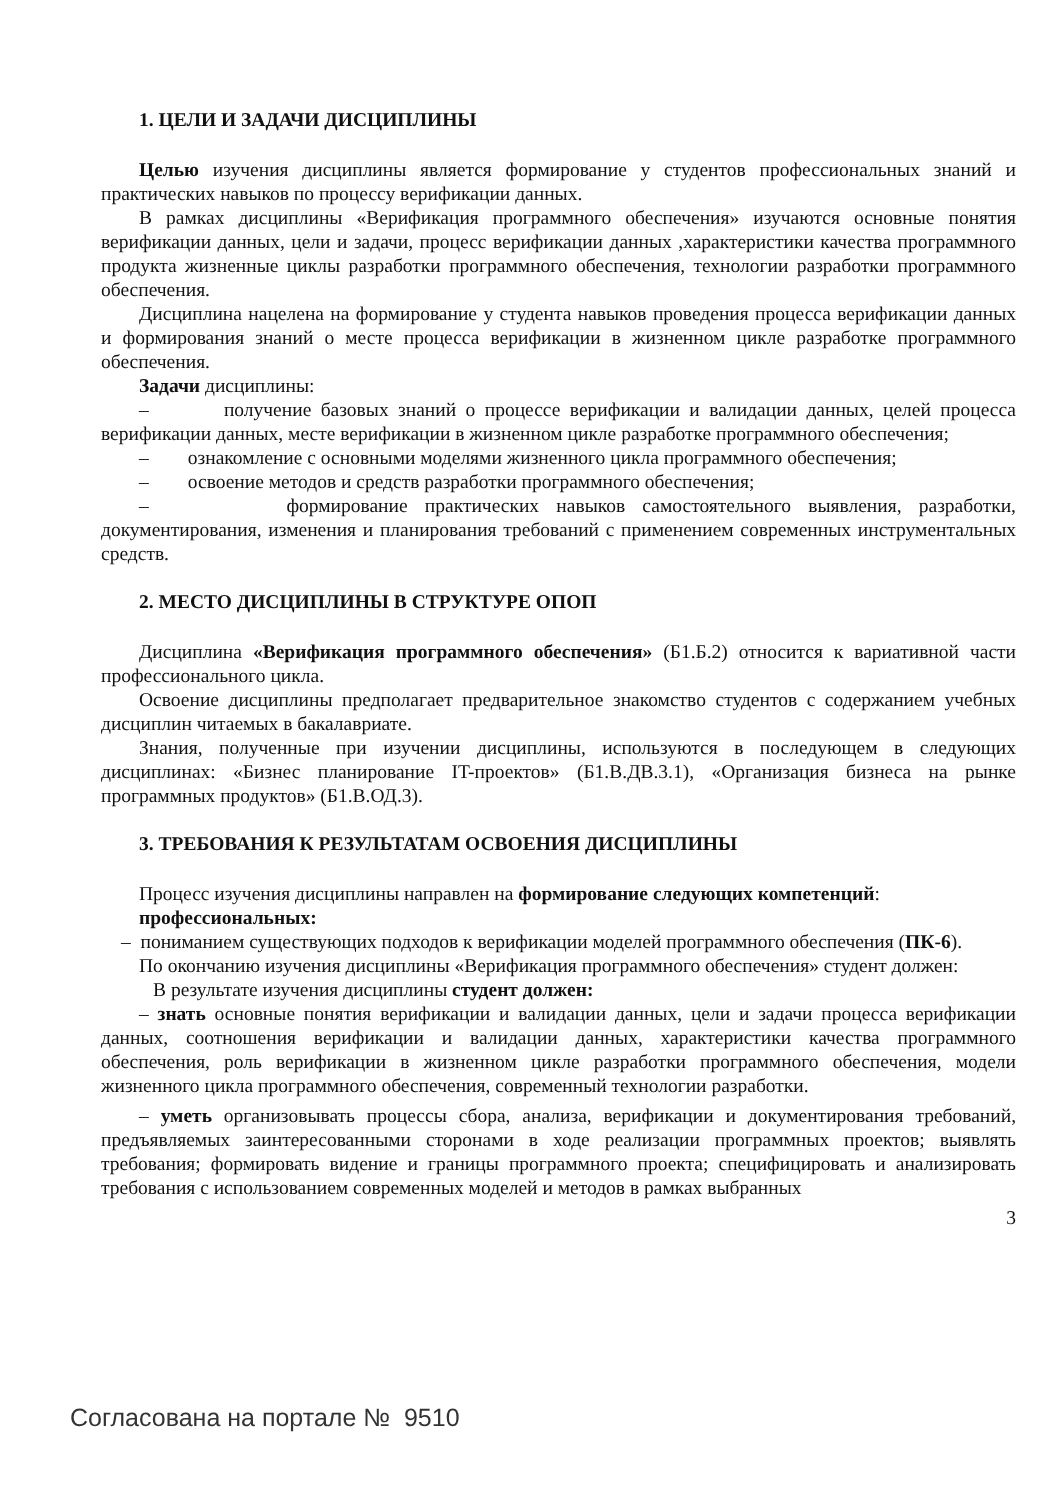1. ЦЕЛИ И ЗАДАЧИ ДИСЦИПЛИНЫ
Целью изучения дисциплины является формирование у студентов профессиональных знаний и практических навыков по процессу верификации данных.
В рамках дисциплины «Верификация программного обеспечения» изучаются основные понятия верификации данных, цели и задачи, процесс верификации данных ,характеристики качества программного продукта жизненные циклы разработки программного обеспечения, технологии разработки программного обеспечения.
Дисциплина нацелена на формирование у студента навыков проведения процесса верификации данных и формирования знаний о месте процесса верификации в жизненном цикле разработке программного обеспечения.
Задачи дисциплины:
– получение базовых знаний о процессе верификации и валидации данных, целей процесса верификации данных, месте верификации в жизненном цикле разработке программного обеспечения;
– ознакомление с основными моделями жизненного цикла программного обеспечения;
– освоение методов и средств разработки программного обеспечения;
– формирование практических навыков самостоятельного выявления, разработки, документирования, изменения и планирования требований с применением современных инструментальных средств.
2. МЕСТО ДИСЦИПЛИНЫ В СТРУКТУРЕ ОПОП
Дисциплина «Верификация программного обеспечения» (Б1.Б.2) относится к вариативной части профессионального цикла.
Освоение дисциплины предполагает предварительное знакомство студентов с содержанием учебных дисциплин читаемых в бакалавриате.
Знания, полученные при изучении дисциплины, используются в последующем в следующих дисциплинах: «Бизнес планирование IT-проектов» (Б1.В.ДВ.3.1), «Организация бизнеса на рынке программных продуктов» (Б1.В.ОД.3).
3. ТРЕБОВАНИЯ К РЕЗУЛЬТАТАМ ОСВОЕНИЯ ДИСЦИПЛИНЫ
Процесс изучения дисциплины направлен на формирование следующих компетенций:
профессиональных:
– пониманием существующих подходов к верификации моделей программного обеспечения (ПК-6).
По окончанию изучения дисциплины «Верификация программного обеспечения» студент должен:
В результате изучения дисциплины студент должен:
– знать основные понятия верификации и валидации данных, цели и задачи процесса верификации данных, соотношения верификации и валидации данных, характеристики качества программного обеспечения, роль верификации в жизненном цикле разработки программного обеспечения, модели жизненного цикла программного обеспечения, современный технологии разработки.
– уметь организовывать процессы сбора, анализа, верификации и документирования требований, предъявляемых заинтересованными сторонами в ходе реализации программных проектов; выявлять требования; формировать видение и границы программного проекта; специфицировать и анализировать требования с использованием современных моделей и методов в рамках выбранных
3
Согласована на портале № 9510